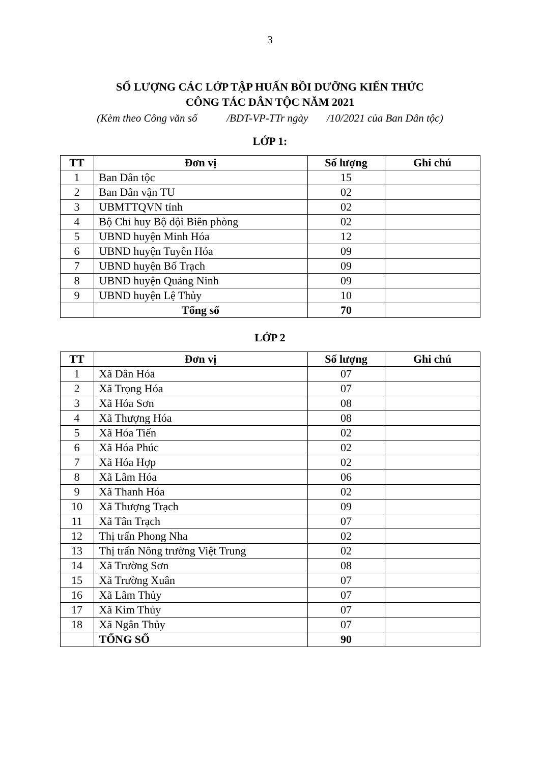3
SỐ LƯỢNG CÁC LỚP TẬP HUẤN BỒI DƯỠNG KIẾN THỨC
CÔNG TÁC DÂN TỘC NĂM 2021
(Kèm theo Công văn số /BDT-VP-TTr ngày /10/2021 của Ban Dân tộc)
LỚP 1:
| TT | Đơn vị | Số lượng | Ghi chú |
| --- | --- | --- | --- |
| 1 | Ban Dân tộc | 15 | |
| 2 | Ban Dân vận TU | 02 | |
| 3 | UBMTTQVN tỉnh | 02 | |
| 4 | Bộ Chỉ huy Bộ đội Biên phòng | 02 | |
| 5 | UBND huyện Minh Hóa | 12 | |
| 6 | UBND huyện Tuyên Hóa | 09 | |
| 7 | UBND huyện Bố Trạch | 09 | |
| 8 | UBND huyện Quảng Ninh | 09 | |
| 9 | UBND huyện Lệ Thủy | 10 | |
| | Tổng số | 70 | |
LỚP 2
| TT | Đơn vị | Số lượng | Ghi chú |
| --- | --- | --- | --- |
| 1 | Xã Dân Hóa | 07 | |
| 2 | Xã Trọng Hóa | 07 | |
| 3 | Xã Hóa Sơn | 08 | |
| 4 | Xã Thượng Hóa | 08 | |
| 5 | Xã Hóa Tiến | 02 | |
| 6 | Xã Hóa Phúc | 02 | |
| 7 | Xã Hóa Hợp | 02 | |
| 8 | Xã Lâm Hóa | 06 | |
| 9 | Xã Thanh Hóa | 02 | |
| 10 | Xã Thượng Trạch | 09 | |
| 11 | Xã Tân Trạch | 07 | |
| 12 | Thị trấn Phong Nha | 02 | |
| 13 | Thị trấn Nông trường Việt Trung | 02 | |
| 14 | Xã Trường Sơn | 08 | |
| 15 | Xã Trường Xuân | 07 | |
| 16 | Xã Lâm Thủy | 07 | |
| 17 | Xã Kim Thủy | 07 | |
| 18 | Xã Ngân Thủy | 07 | |
| | TỔNG SỐ | 90 | |